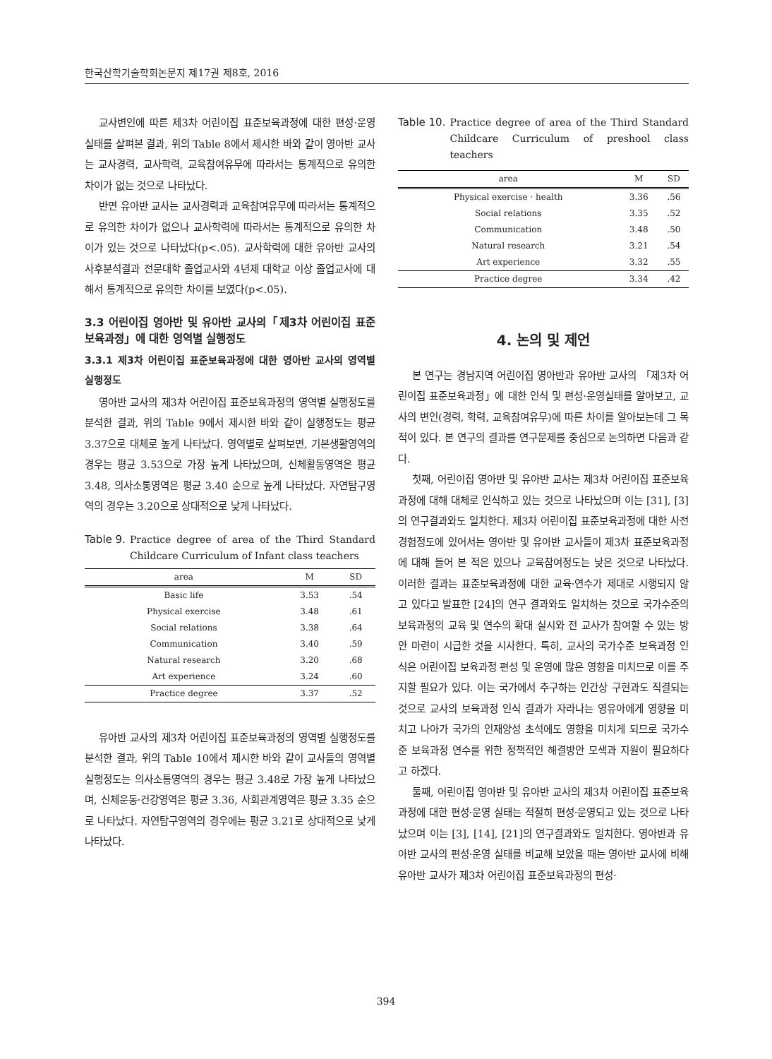한국산학기술학회논문지 제17권 제8호, 2016
교사변인에 따른 제3차 어린이집 표준보육과정에 대한 편성·운영 실태를 살펴본 결과, 위의 Table 8에서 제시한 바와 같이 영아반 교사는 교사경력, 교사학력, 교육참여유무에 따라서는 통계적으로 유의한 차이가 없는 것으로 나타났다.
반면 유아반 교사는 교사경력과 교육참여유무에 따라서는 통계적으로 유의한 차이가 없으나 교사학력에 따라서는 통계적으로 유의한 차이가 있는 것으로 나타났다(p<.05). 교사학력에 대한 유아반 교사의 사후분석결과 전문대학 졸업교사와 4년제 대학교 이상 졸업교사에 대해서 통계적으로 유의한 차이를 보였다(p<.05).
3.3 어린이집 영아반 및 유아반 교사의「제3차 어린이집 표준보육과정」에 대한 영역별 실행정도
3.3.1 제3차 어린이집 표준보육과정에 대한 영아반 교사의 영역별 실행정도
영아반 교사의 제3차 어린이집 표준보육과정의 영역별 실행정도를 분석한 결과, 위의 Table 9에서 제시한 바와 같이 실행정도는 평균 3.37으로 대체로 높게 나타났다. 영역별로 살펴보면, 기본생활영역의 경우는 평균 3.53으로 가장 높게 나타났으며, 신체활동영역은 평균 3.48, 의사소통영역은 평균 3.40 순으로 높게 나타났다. 자연탐구영역의 경우는 3.20으로 상대적으로 낮게 나타났다.
Table 9. Practice degree of area of the Third Standard Childcare Curriculum of Infant class teachers
| area | M | SD |
| --- | --- | --- |
| Basic life | 3.53 | .54 |
| Physical exercise | 3.48 | .61 |
| Social relations | 3.38 | .64 |
| Communication | 3.40 | .59 |
| Natural research | 3.20 | .68 |
| Art experience | 3.24 | .60 |
| Practice degree | 3.37 | .52 |
유아반 교사의 제3차 어린이집 표준보육과정의 영역별 실행정도를 분석한 결과, 위의 Table 10에서 제시한 바와 같이 교사들의 영역별 실행정도는 의사소통영역의 경우는 평균 3.48로 가장 높게 나타났으며, 신체운동·건강영역은 평균 3.36, 사회관계영역은 평균 3.35 순으로 나타났다. 자연탐구영역의 경우에는 평균 3.21로 상대적으로 낮게 나타났다.
Table 10. Practice degree of area of the Third Standard Childcare Curriculum of preshool class teachers
| area | M | SD |
| --- | --- | --- |
| Physical exercise · health | 3.36 | .56 |
| Social relations | 3.35 | .52 |
| Communication | 3.48 | .50 |
| Natural research | 3.21 | .54 |
| Art experience | 3.32 | .55 |
| Practice degree | 3.34 | .42 |
4. 논의 및 제언
본 연구는 경남지역 어린이집 영아반과 유아반 교사의 「제3차 어린이집 표준보육과정」에 대한 인식 및 편성·운영실태를 알아보고, 교사의 변인(경력, 학력, 교육참여유무)에 따른 차이를 알아보는데 그 목적이 있다. 본 연구의 결과를 연구문제를 중심으로 논의하면 다음과 같다.
첫째, 어린이집 영아반 및 유아반 교사는 제3차 어린이집 표준보육과정에 대해 대체로 인식하고 있는 것으로 나타났으며 이는 [31], [3]의 연구결과와도 일치한다. 제3차 어린이집 표준보육과정에 대한 사전경험정도에 있어서는 영아반 및 유아반 교사들이 제3차 표준보육과정에 대해 들어 본 적은 있으나 교육참여정도는 낮은 것으로 나타났다. 이러한 결과는 표준보육과정에 대한 교육·연수가 제대로 시행되지 않고 있다고 발표한 [24]의 연구 결과와도 일치하는 것으로 국가수준의 보육과정의 교육 및 연수의 확대 실시와 전 교사가 참여할 수 있는 방안 마련이 시급한 것을 시사한다. 특히, 교사의 국가수준 보육과정 인식은 어린이집 보육과정 편성 및 운영에 많은 영향을 미치므로 이를 주지할 필요가 있다. 이는 국가에서 추구하는 인간상 구현과도 직결되는 것으로 교사의 보육과정 인식 결과가 자라나는 영유아에게 영향을 미치고 나아가 국가의 인재양성 초석에도 영향을 미치게 되므로 국가수준 보육과정 연수를 위한 정책적인 해결방안 모색과 지원이 필요하다고 하겠다.
둘째, 어린이집 영아반 및 유아반 교사의 제3차 어린이집 표준보육과정에 대한 편성·운영 실태는 적절히 편성·운영되고 있는 것으로 나타났으며 이는 [3], [14], [21]의 연구결과와도 일치한다. 영아반과 유아반 교사의 편성·운영 실태를 비교해 보았을 때는 영아반 교사에 비해 유아반 교사가 제3차 어린이집 표준보육과정의 편성·
394